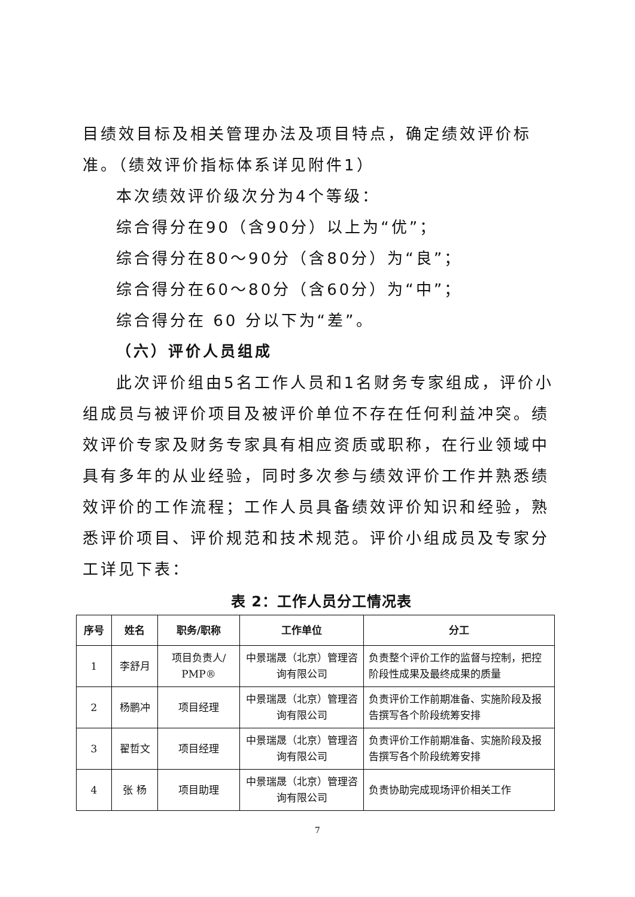目绩效目标及相关管理办法及项目特点，确定绩效评价标准。（绩效评价指标体系详见附件1）
本次绩效评价级次分为4个等级：
综合得分在90（含90分）以上为“优”；
综合得分在80～90分（含80分）为“良”；
综合得分在60～80分（含60分）为“中”；
综合得分在 60 分以下为“差”。
（六）评价人员组成
此次评价组由5名工作人员和1名财务专家组成，评价小组成员与被评价项目及被评价单位不存在任何利益冲突。绩效评价专家及财务专家具有相应资质或职称，在行业领域中具有多年的从业经验，同时多次参与绩效评价工作并熟悉绩效评价的工作流程；工作人员具备绩效评价知识和经验，熟悉评价项目、评价规范和技术规范。评价小组成员及专家分工详见下表：
表 2：工作人员分工情况表
| 序号 | 姓名 | 职务/职称 | 工作单位 | 分工 |
| --- | --- | --- | --- | --- |
| 1 | 李舒月 | 项目负责人/ PMP® | 中景瑞晟（北京）管理咨询有限公司 | 负责整个评价工作的监督与控制，把控阶段性成果及最终成果的质量 |
| 2 | 杨鹏冲 | 项目经理 | 中景瑞晟（北京）管理咨询有限公司 | 负责评价工作前期准备、实施阶段及报告撰写各个阶段统筹安排 |
| 3 | 翟哲文 | 项目经理 | 中景瑞晟（北京）管理咨询有限公司 | 负责评价工作前期准备、实施阶段及报告撰写各个阶段统筹安排 |
| 4 | 张 杨 | 项目助理 | 中景瑞晟（北京）管理咨询有限公司 | 负责协助完成现场评价相关工作 |
7